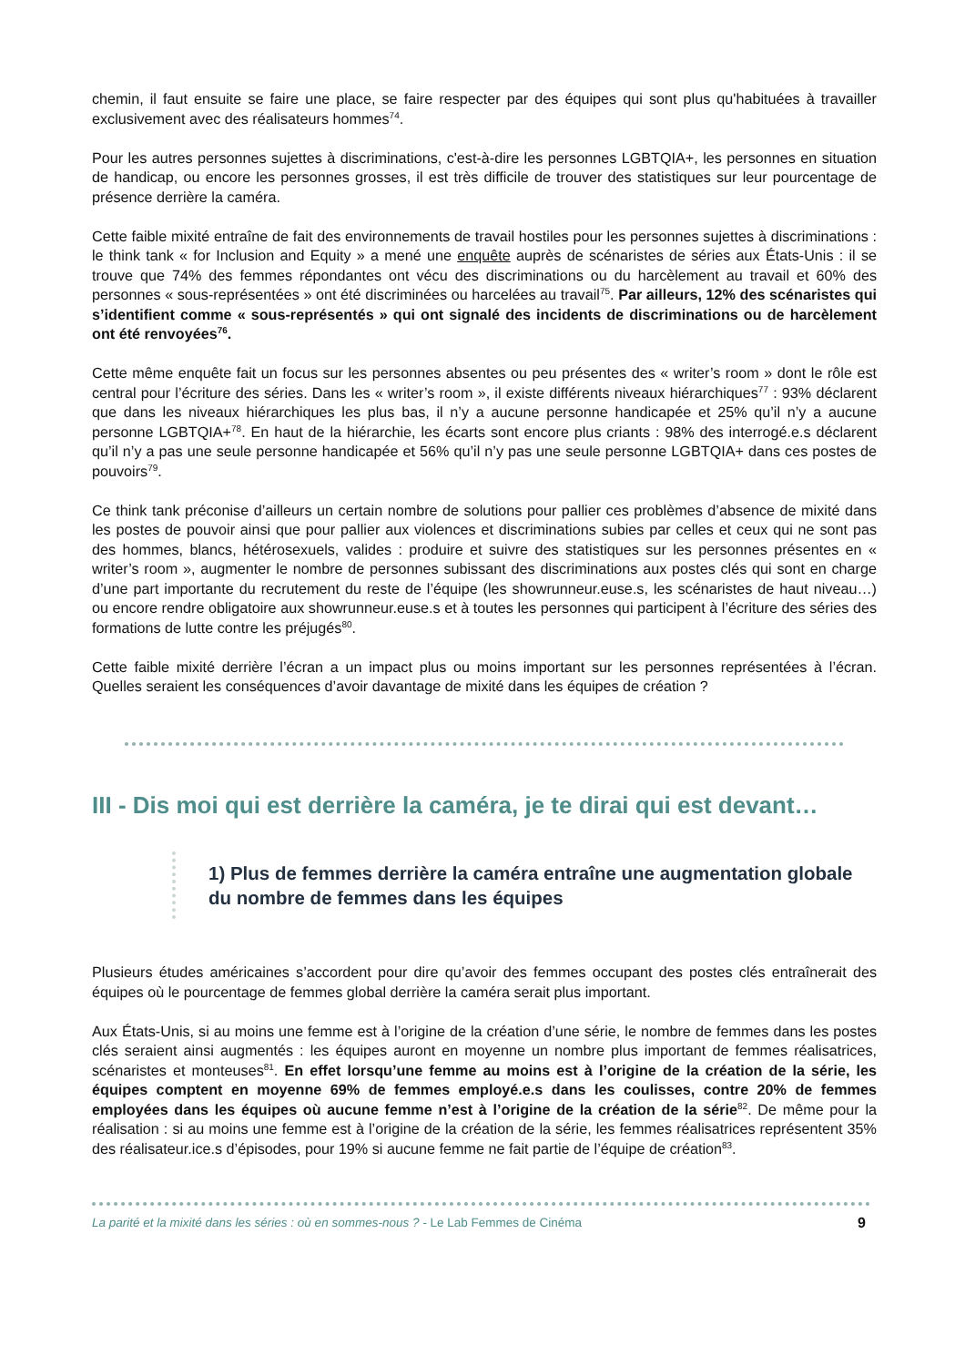chemin, il faut ensuite se faire une place, se faire respecter par des équipes qui sont plus qu'habituées à travailler exclusivement avec des réalisateurs hommes<sup>74</sup>.
Pour les autres personnes sujettes à discriminations, c'est-à-dire les personnes LGBTQIA+, les personnes en situation de handicap, ou encore les personnes grosses, il est très difficile de trouver des statistiques sur leur pourcentage de présence derrière la caméra.
Cette faible mixité entraîne de fait des environnements de travail hostiles pour les personnes sujettes à discriminations : le think tank « for Inclusion and Equity » a mené une enquête auprès de scénaristes de séries aux États-Unis : il se trouve que 74% des femmes répondantes ont vécu des discriminations ou du harcèlement au travail et 60% des personnes « sous-représentées » ont été discriminées ou harcelées au travail<sup>75</sup>. Par ailleurs, 12% des scénaristes qui s’identifient comme « sous-représentés » qui ont signalé des incidents de discriminations ou de harcèlement ont été renvoyées<sup>76</sup>.
Cette même enquête fait un focus sur les personnes absentes ou peu présentes des « writer’s room » dont le rôle est central pour l’écriture des séries. Dans les « writer’s room », il existe différents niveaux hiérarchiques<sup>77</sup> : 93% déclarent que dans les niveaux hiérarchiques les plus bas, il n’y a aucune personne handicapée et 25% qu’il n’y a aucune personne LGBTQIA+<sup>78</sup>. En haut de la hiérarchie, les écarts sont encore plus criants : 98% des interrogé.e.s déclarent qu’il n’y a pas une seule personne handicapée et 56% qu’il n’y pas une seule personne LGBTQIA+ dans ces postes de pouvoirs<sup>79</sup>.
Ce think tank préconise d’ailleurs un certain nombre de solutions pour pallier ces problèmes d’absence de mixité dans les postes de pouvoir ainsi que pour pallier aux violences et discriminations subies par celles et ceux qui ne sont pas des hommes, blancs, hétérosexuels, valides : produire et suivre des statistiques sur les personnes présentes en « writer’s room », augmenter le nombre de personnes subissant des discriminations aux postes clés qui sont en charge d’une part importante du recrutement du reste de l’équipe (les showrunneur.euse.s, les scénaristes de haut niveau…) ou encore rendre obligatoire aux showrunneur.euse.s et à toutes les personnes qui participent à l’écriture des séries des formations de lutte contre les préjugés<sup>80</sup>.
Cette faible mixité derrière l’écran a un impact plus ou moins important sur les personnes représentées à l’écran. Quelles seraient les conséquences d’avoir davantage de mixité dans les équipes de création ?
III - Dis moi qui est derrière la caméra, je te dirai qui est devant…
1) Plus de femmes derrière la caméra entraîne une augmentation globale du nombre de femmes dans les équipes
Plusieurs études américaines s’accordent pour dire qu’avoir des femmes occupant des postes clés entraînerait des équipes où le pourcentage de femmes global derrière la caméra serait plus important.
Aux États-Unis, si au moins une femme est à l’origine de la création d’une série, le nombre de femmes dans les postes clés seraient ainsi augmentés : les équipes auront en moyenne un nombre plus important de femmes réalisatrices, scénaristes et monteuses<sup>81</sup>. En effet lorsqu’une femme au moins est à l’origine de la création de la série, les équipes comptent en moyenne 69% de femmes employé.e.s dans les coulisses, contre 20% de femmes employées dans les équipes où aucune femme n’est à l’origine de la création de la série<sup>82</sup>. De même pour la réalisation : si au moins une femme est à l’origine de la création de la série, les femmes réalisatrices représentent 35% des réalisateur.ice.s d’épisodes, pour 19% si aucune femme ne fait partie de l’équipe de création<sup>83</sup>.
La parité et la mixité dans les séries : où en sommes-nous ? - Le Lab Femmes de Cinéma 9